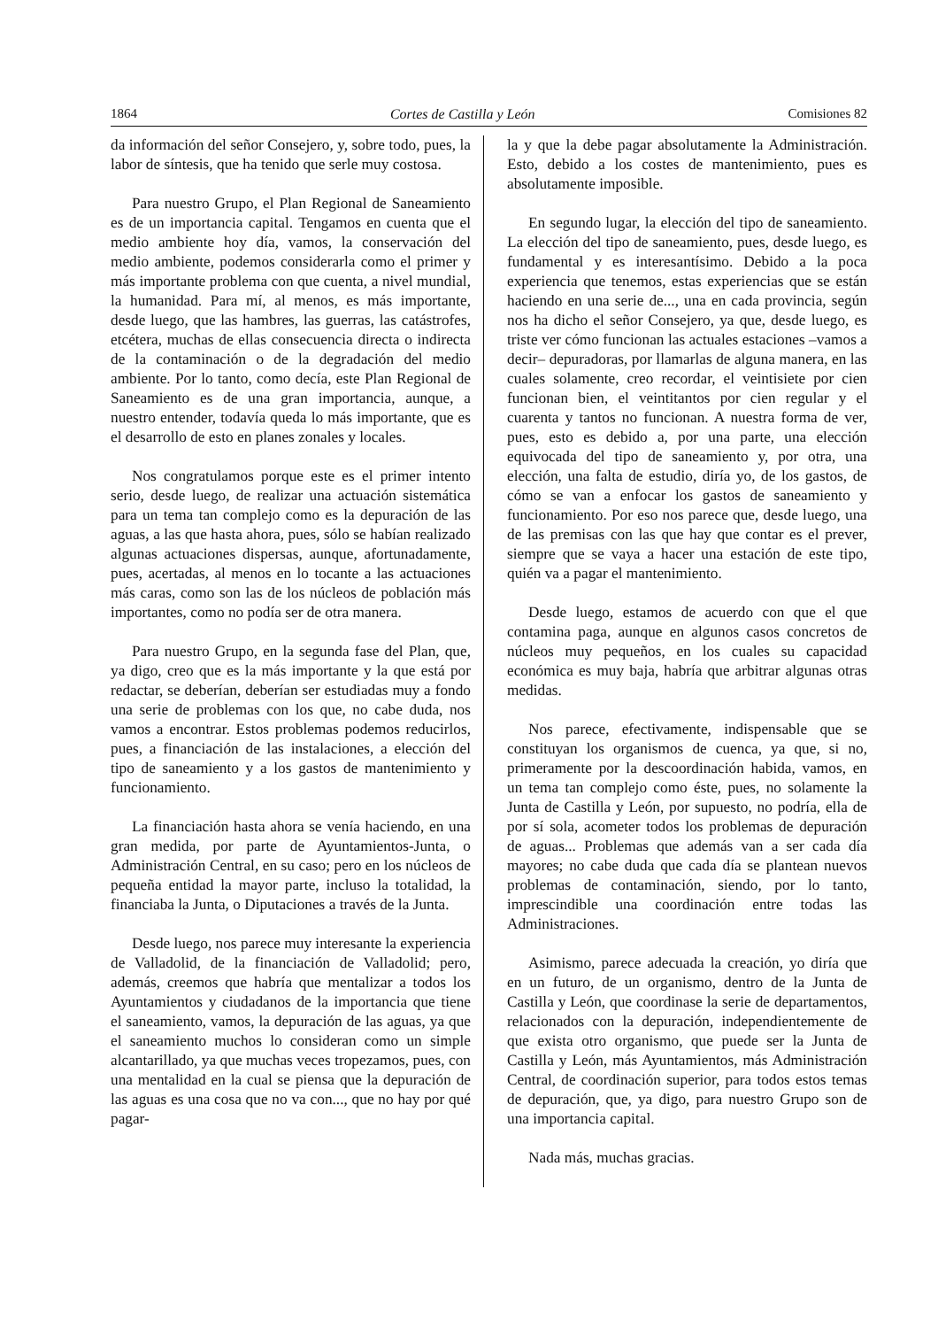1864 Cortes de Castilla y León Comisiones 82
da información del señor Consejero, y, sobre todo, pues, la labor de síntesis, que ha tenido que serle muy costosa.
Para nuestro Grupo, el Plan Regional de Saneamiento es de un importancia capital. Tengamos en cuenta que el medio ambiente hoy día, vamos, la conservación del medio ambiente, podemos considerarla como el primer y más importante problema con que cuenta, a nivel mundial, la humanidad. Para mí, al menos, es más importante, desde luego, que las hambres, las guerras, las catástrofes, etcétera, muchas de ellas consecuencia directa o indirecta de la contaminación o de la degradación del medio ambiente. Por lo tanto, como decía, este Plan Regional de Saneamiento es de una gran importancia, aunque, a nuestro entender, todavía queda lo más importante, que es el desarrollo de esto en planes zonales y locales.
Nos congratulamos porque este es el primer intento serio, desde luego, de realizar una actuación sistemática para un tema tan complejo como es la depuración de las aguas, a las que hasta ahora, pues, sólo se habían realizado algunas actuaciones dispersas, aunque, afortunadamente, pues, acertadas, al menos en lo tocante a las actuaciones más caras, como son las de los núcleos de población más importantes, como no podía ser de otra manera.
Para nuestro Grupo, en la segunda fase del Plan, que, ya digo, creo que es la más importante y la que está por redactar, se deberían, deberían ser estudiadas muy a fondo una serie de problemas con los que, no cabe duda, nos vamos a encontrar. Estos problemas podemos reducirlos, pues, a financiación de las instalaciones, a elección del tipo de saneamiento y a los gastos de mantenimiento y funcionamiento.
La financiación hasta ahora se venía haciendo, en una gran medida, por parte de Ayuntamientos-Junta, o Administración Central, en su caso; pero en los núcleos de pequeña entidad la mayor parte, incluso la totalidad, la financiaba la Junta, o Diputaciones a través de la Junta.
Desde luego, nos parece muy interesante la experiencia de Valladolid, de la financiación de Valladolid; pero, además, creemos que habría que mentalizar a todos los Ayuntamientos y ciudadanos de la importancia que tiene el saneamiento, vamos, la depuración de las aguas, ya que el saneamiento muchos lo consideran como un simple alcantarillado, ya que muchas veces tropezamos, pues, con una mentalidad en la cual se piensa que la depuración de las aguas es una cosa que no va con..., que no hay por qué pagar-
la y que la debe pagar absolutamente la Administración. Esto, debido a los costes de mantenimiento, pues es absolutamente imposible.
En segundo lugar, la elección del tipo de saneamiento. La elección del tipo de saneamiento, pues, desde luego, es fundamental y es interesantísimo. Debido a la poca experiencia que tenemos, estas experiencias que se están haciendo en una serie de..., una en cada provincia, según nos ha dicho el señor Consejero, ya que, desde luego, es triste ver cómo funcionan las actuales estaciones –vamos a decir– depuradoras, por llamarlas de alguna manera, en las cuales solamente, creo recordar, el veintisiete por cien funcionan bien, el veintitantos por cien regular y el cuarenta y tantos no funcionan. A nuestra forma de ver, pues, esto es debido a, por una parte, una elección equivocada del tipo de saneamiento y, por otra, una elección, una falta de estudio, diría yo, de los gastos, de cómo se van a enfocar los gastos de saneamiento y funcionamiento. Por eso nos parece que, desde luego, una de las premisas con las que hay que contar es el prever, siempre que se vaya a hacer una estación de este tipo, quién va a pagar el mantenimiento.
Desde luego, estamos de acuerdo con que el que contamina paga, aunque en algunos casos concretos de núcleos muy pequeños, en los cuales su capacidad económica es muy baja, habría que arbitrar algunas otras medidas.
Nos parece, efectivamente, indispensable que se constituyan los organismos de cuenca, ya que, si no, primeramente por la descoordinación habida, vamos, en un tema tan complejo como éste, pues, no solamente la Junta de Castilla y León, por supuesto, no podría, ella de por sí sola, acometer todos los problemas de depuración de aguas... Problemas que además van a ser cada día mayores; no cabe duda que cada día se plantean nuevos problemas de contaminación, siendo, por lo tanto, imprescindible una coordinación entre todas las Administraciones.
Asimismo, parece adecuada la creación, yo diría que en un futuro, de un organismo, dentro de la Junta de Castilla y León, que coordinase la serie de departamentos, relacionados con la depuración, independientemente de que exista otro organismo, que puede ser la Junta de Castilla y León, más Ayuntamientos, más Administración Central, de coordinación superior, para todos estos temas de depuración, que, ya digo, para nuestro Grupo son de una importancia capital.
Nada más, muchas gracias.